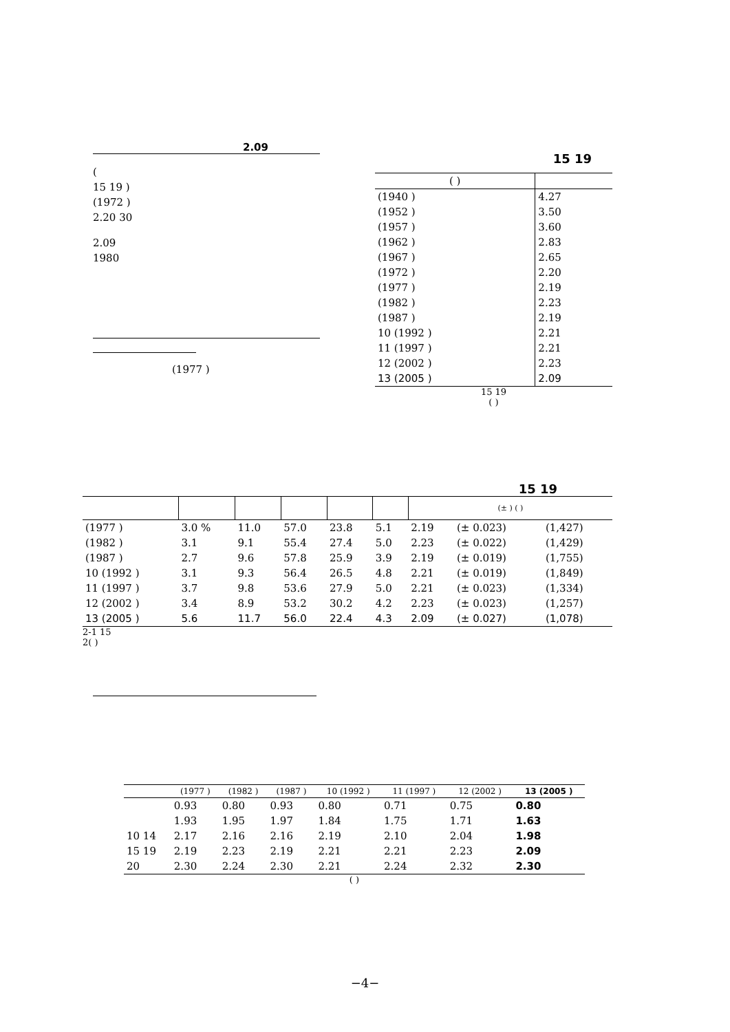2.09
(
15 19 )
(1972 )
2.20 30
2.09
1980
(1977 )
15 19
| ( ) | |
| --- | --- |
| (1940 ) | 4.27 |
| (1952 ) | 3.50 |
| (1957 ) | 3.60 |
| (1962 ) | 2.83 |
| (1967 ) | 2.65 |
| (1972 ) | 2.20 |
| (1977 ) | 2.19 |
| (1982 ) | 2.23 |
| (1987 ) | 2.19 |
| 10 (1992 ) | 2.21 |
| 11 (1997 ) | 2.21 |
| 12 (2002 ) | 2.23 |
| 13 (2005 ) | 2.09 |
15 19
( )
15 19
| | | | | | | (± ) ( ) | | |
| --- | --- | --- | --- | --- | --- | --- | --- | --- |
| (1977 ) | 3.0 % | 11.0 | 57.0 | 23.8 | 5.1 | 2.19 | (± 0.023) | (1,427) |
| (1982 ) | 3.1 | 9.1 | 55.4 | 27.4 | 5.0 | 2.23 | (± 0.022) | (1,429) |
| (1987 ) | 2.7 | 9.6 | 57.8 | 25.9 | 3.9 | 2.19 | (± 0.019) | (1,755) |
| 10 (1992 ) | 3.1 | 9.3 | 56.4 | 26.5 | 4.8 | 2.21 | (± 0.019) | (1,849) |
| 11 (1997 ) | 3.7 | 9.8 | 53.6 | 27.9 | 5.0 | 2.21 | (± 0.023) | (1,334) |
| 12 (2002 ) | 3.4 | 8.9 | 53.2 | 30.2 | 4.2 | 2.23 | (± 0.023) | (1,257) |
| 13 (2005 ) | 5.6 | 11.7 | 56.0 | 22.4 | 4.3 | 2.09 | (± 0.027) | (1,078) |
2-1 15
2( )
| | (1977 ) | (1982 ) | (1987 ) | 10 (1992 ) | 11 (1997 ) | 12 (2002 ) | 13 (2005 ) |
| --- | --- | --- | --- | --- | --- | --- | --- |
| | 0.93 | 0.80 | 0.93 | 0.80 | 0.71 | 0.75 | 0.80 |
| | 1.93 | 1.95 | 1.97 | 1.84 | 1.75 | 1.71 | 1.63 |
| 10 14 | 2.17 | 2.16 | 2.16 | 2.19 | 2.10 | 2.04 | 1.98 |
| 15 19 | 2.19 | 2.23 | 2.19 | 2.21 | 2.21 | 2.23 | 2.09 |
| 20 | 2.30 | 2.24 | 2.30 | 2.21 | 2.24 | 2.32 | 2.30 |
( )
−4−